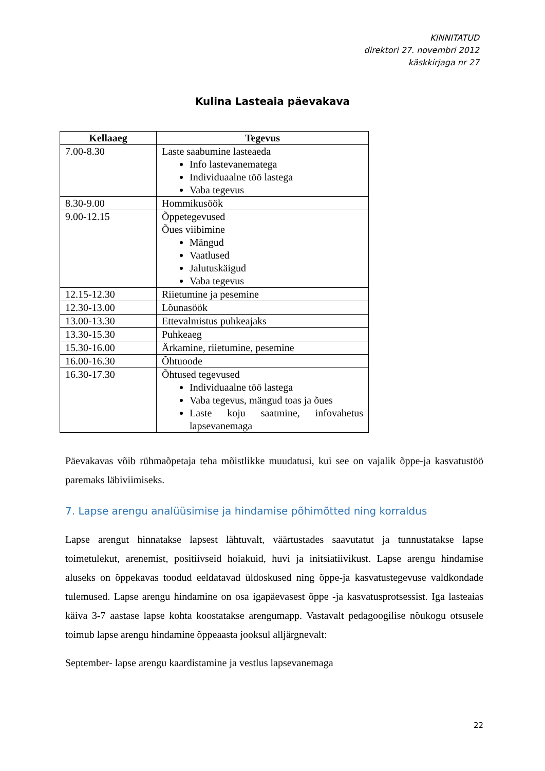KINNITATUD
direktori 27. novembri 2012
käskkirjaga nr 27
Kulina Lasteaia päevakava
| Kellaaeg | Tegevus |
| --- | --- |
| 7.00-8.30 | Laste saabumine lasteaeda Info lastevanematega Individuaalne töö lastega Vaba tegevus |
| 8.30-9.00 | Hommikusöök |
| 9.00-12.15 | Õppetegevused Õues viibimine Mängud Vaatlused Jalutuskäigud Vaba tegevus |
| 12.15-12.30 | Riietumine ja pesemine |
| 12.30-13.00 | Lõunasöök |
| 13.00-13.30 | Ettevalmistus puhkeajaks |
| 13.30-15.30 | Puhkeaeg |
| 15.30-16.00 | Ärkamine, riietumine, pesemine |
| 16.00-16.30 | Õhtuoode |
| 16.30-17.30 | Õhtused tegevused Individuaalne töö lastega Vaba tegevus, mängud toas ja õues Laste koju saatmine, infovahetus lapsevanemaga |
Päevakavas võib rühmaõpetaja teha mõistlikke muudatusi, kui see on vajalik õppe-ja kasvatustöö paremaks läbiviimiseks.
7. Lapse arengu analüüsimise ja hindamise põhimõtted ning korraldus
Lapse arengut hinnatakse lapsest lähtuvalt, väärtustades saavutatut ja tunnustatakse lapse toimetulekut, arenemist, positiivseid hoiakuid, huvi ja initsiatiivikust. Lapse arengu hindamise aluseks on õppekavas toodud eeldatavad üldoskused ning õppe-ja kasvatustegevuse valdkondade tulemused. Lapse arengu hindamine on osa igapäevasest õppe -ja kasvatusprotsessist. Iga lasteaias käiva 3-7 aastase lapse kohta koostatakse arengumapp. Vastavalt pedagoogilise nõukogu otsusele toimub lapse arengu hindamine õppeaasta jooksul alljärgnevalt:
September- lapse arengu kaardistamine ja vestlus lapsevanemaga
22